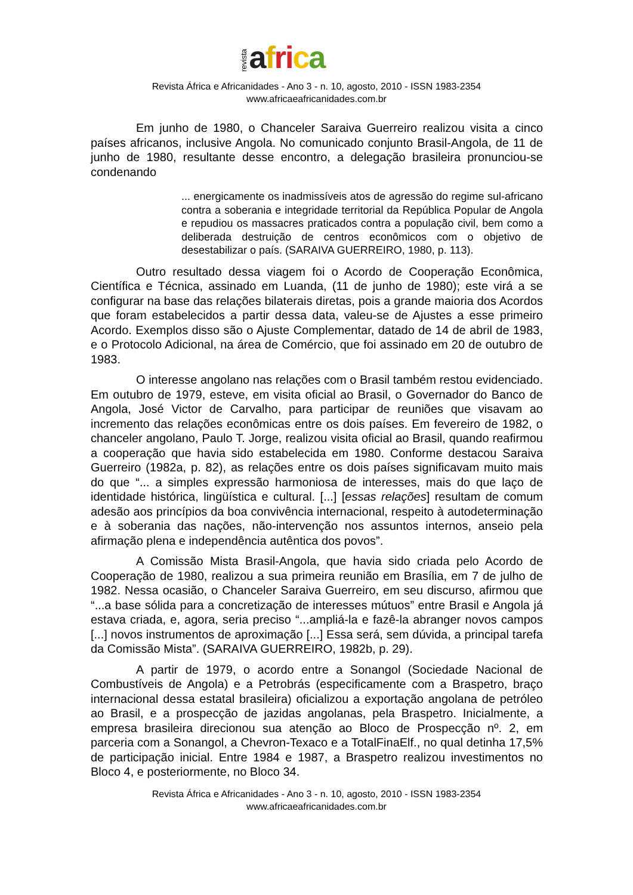revista afri ca
Revista África e Africanidades - Ano 3 - n. 10, agosto, 2010 - ISSN 1983-2354
www.africaeafricanidades.com.br
Em junho de 1980, o Chanceler Saraiva Guerreiro realizou visita a cinco países africanos, inclusive Angola. No comunicado conjunto Brasil-Angola, de 11 de junho de 1980, resultante desse encontro, a delegação brasileira pronunciou-se condenando
... energicamente os inadmissíveis atos de agressão do regime sul-africano contra a soberania e integridade territorial da República Popular de Angola e repudiou os massacres praticados contra a população civil, bem como a deliberada destruição de centros econômicos com o objetivo de desestabilizar o país. (SARAIVA GUERREIRO, 1980, p. 113).
Outro resultado dessa viagem foi o Acordo de Cooperação Econômica, Científica e Técnica, assinado em Luanda, (11 de junho de 1980); este virá a se configurar na base das relações bilaterais diretas, pois a grande maioria dos Acordos que foram estabelecidos a partir dessa data, valeu-se de Ajustes a esse primeiro Acordo. Exemplos disso são o Ajuste Complementar, datado de 14 de abril de 1983, e o Protocolo Adicional, na área de Comércio, que foi assinado em 20 de outubro de 1983.
O interesse angolano nas relações com o Brasil também restou evidenciado. Em outubro de 1979, esteve, em visita oficial ao Brasil, o Governador do Banco de Angola, José Victor de Carvalho, para participar de reuniões que visavam ao incremento das relações econômicas entre os dois países. Em fevereiro de 1982, o chanceler angolano, Paulo T. Jorge, realizou visita oficial ao Brasil, quando reafirmou a cooperação que havia sido estabelecida em 1980. Conforme destacou Saraiva Guerreiro (1982a, p. 82), as relações entre os dois países significavam muito mais do que “... a simples expressão harmoniosa de interesses, mais do que laço de identidade histórica, lingüística e cultural. [...] [essas relações] resultam de comum adesão aos princípios da boa convivência internacional, respeito à autodeterminação e à soberania das nações, não-intervenção nos assuntos internos, anseio pela afirmação plena e independência autêntica dos povos”.
A Comissão Mista Brasil-Angola, que havia sido criada pelo Acordo de Cooperação de 1980, realizou a sua primeira reunião em Brasília, em 7 de julho de 1982. Nessa ocasião, o Chanceler Saraiva Guerreiro, em seu discurso, afirmou que “...a base sólida para a concretização de interesses mútuos” entre Brasil e Angola já estava criada, e, agora, seria preciso “...ampliá-la e fazê-la abranger novos campos [...] novos instrumentos de aproximação [...] Essa será, sem dúvida, a principal tarefa da Comissão Mista”. (SARAIVA GUERREIRO, 1982b, p. 29).
A partir de 1979, o acordo entre a Sonangol (Sociedade Nacional de Combustíveis de Angola) e a Petrobrás (especificamente com a Braspetro, braço internacional dessa estatal brasileira) oficializou a exportação angolana de petróleo ao Brasil, e a prospecção de jazidas angolanas, pela Braspetro. Inicialmente, a empresa brasileira direcionou sua atenção ao Bloco de Prospecção nº. 2, em parceria com a Sonangol, a Chevron-Texaco e a TotalFinaElf., no qual detinha 17,5% de participação inicial. Entre 1984 e 1987, a Braspetro realizou investimentos no Bloco 4, e posteriormente, no Bloco 34.
Revista África e Africanidades - Ano 3 - n. 10, agosto, 2010 - ISSN 1983-2354
www.africaeafricanidades.com.br